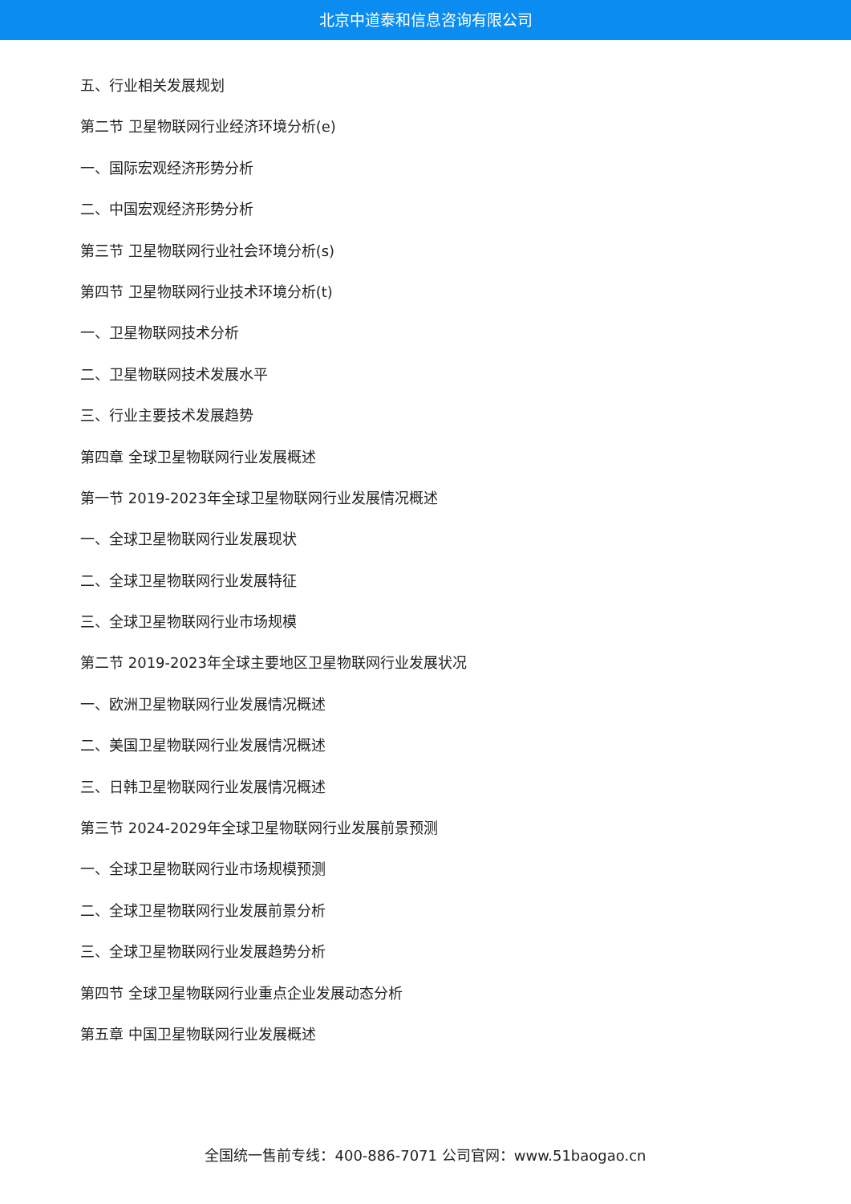北京中道泰和信息咨询有限公司
五、行业相关发展规划
第二节 卫星物联网行业经济环境分析(e)
一、国际宏观经济形势分析
二、中国宏观经济形势分析
第三节 卫星物联网行业社会环境分析(s)
第四节 卫星物联网行业技术环境分析(t)
一、卫星物联网技术分析
二、卫星物联网技术发展水平
三、行业主要技术发展趋势
第四章 全球卫星物联网行业发展概述
第一节 2019-2023年全球卫星物联网行业发展情况概述
一、全球卫星物联网行业发展现状
二、全球卫星物联网行业发展特征
三、全球卫星物联网行业市场规模
第二节 2019-2023年全球主要地区卫星物联网行业发展状况
一、欧洲卫星物联网行业发展情况概述
二、美国卫星物联网行业发展情况概述
三、日韩卫星物联网行业发展情况概述
第三节 2024-2029年全球卫星物联网行业发展前景预测
一、全球卫星物联网行业市场规模预测
二、全球卫星物联网行业发展前景分析
三、全球卫星物联网行业发展趋势分析
第四节 全球卫星物联网行业重点企业发展动态分析
第五章 中国卫星物联网行业发展概述
全国统一售前专线：400-886-7071 公司官网：www.51baogao.cn